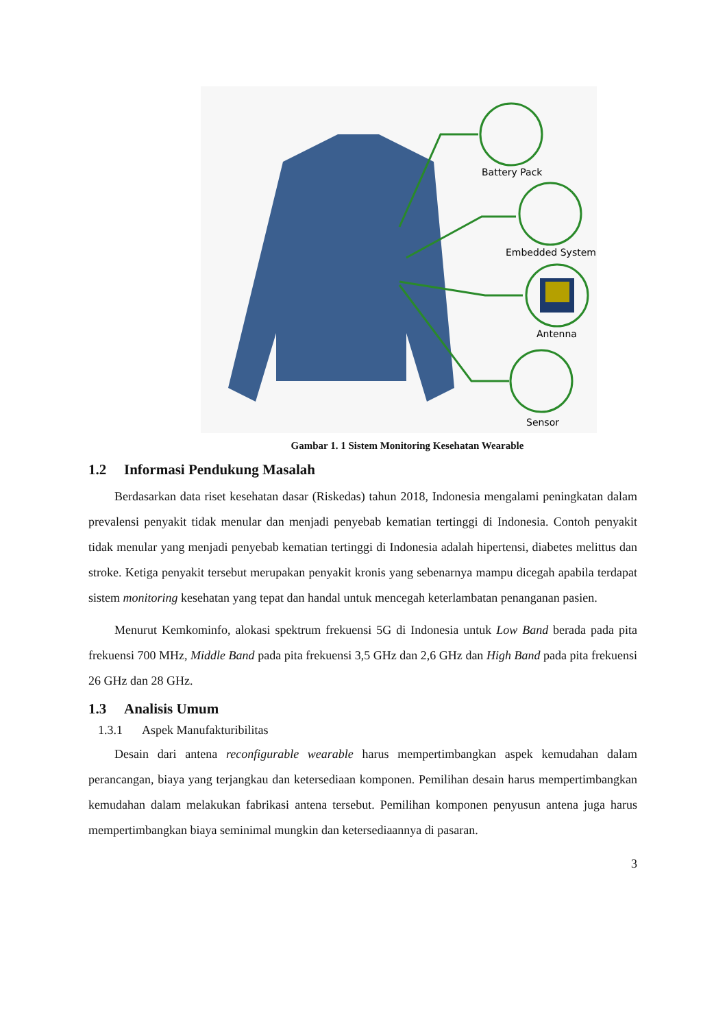Battery Pack
Embedded System
Antenna
Sensor
Gambar 1. 1 Sistem Monitoring Kesehatan Wearable
1.2 Informasi Pendukung Masalah
Berdasarkan data riset kesehatan dasar (Riskedas) tahun 2018, Indonesia mengalami peningkatan dalam prevalensi penyakit tidak menular dan menjadi penyebab kematian tertinggi di Indonesia. Contoh penyakit tidak menular yang menjadi penyebab kematian tertinggi di Indonesia adalah hipertensi, diabetes melittus dan stroke. Ketiga penyakit tersebut merupakan penyakit kronis yang sebenarnya mampu dicegah apabila terdapat sistem monitoring kesehatan yang tepat dan handal untuk mencegah keterlambatan penanganan pasien.
Menurut Kemkominfo, alokasi spektrum frekuensi 5G di Indonesia untuk Low Band berada pada pita frekuensi 700 MHz, Middle Band pada pita frekuensi 3,5 GHz dan 2,6 GHz dan High Band pada pita frekuensi 26 GHz dan 28 GHz.
1.3 Analisis Umum
1.3.1 Aspek Manufakturibilitas
Desain dari antena reconfigurable wearable harus mempertimbangkan aspek kemudahan dalam perancangan, biaya yang terjangkau dan ketersediaan komponen. Pemilihan desain harus mempertimbangkan kemudahan dalam melakukan fabrikasi antena tersebut. Pemilihan komponen penyusun antena juga harus mempertimbangkan biaya seminimal mungkin dan ketersediaannya di pasaran.
3